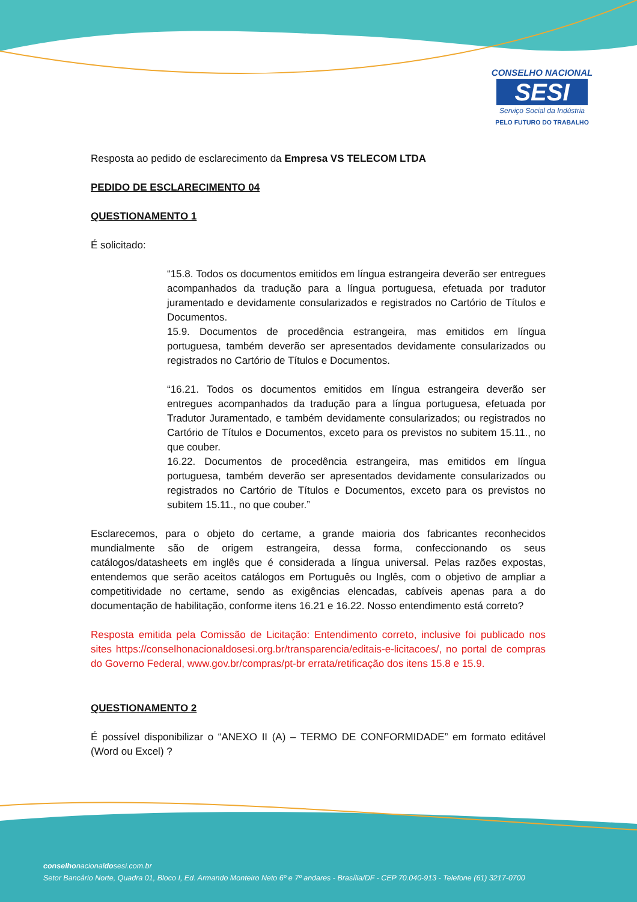CONSELHO NACIONAL
SESI
Serviço Social da Indústria
PELO FUTURO DO TRABALHO
Resposta ao pedido de esclarecimento da Empresa VS TELECOM LTDA
PEDIDO DE ESCLARECIMENTO 04
QUESTIONAMENTO 1
É solicitado:
“15.8. Todos os documentos emitidos em língua estrangeira deverão ser entregues acompanhados da tradução para a língua portuguesa, efetuada por tradutor juramentado e devidamente consularizados e registrados no Cartório de Títulos e Documentos.
15.9. Documentos de procedência estrangeira, mas emitidos em língua portuguesa, também deverão ser apresentados devidamente consularizados ou registrados no Cartório de Títulos e Documentos.
“16.21. Todos os documentos emitidos em língua estrangeira deverão ser entregues acompanhados da tradução para a língua portuguesa, efetuada por Tradutor Juramentado, e também devidamente consularizados; ou registrados no Cartório de Títulos e Documentos, exceto para os previstos no subitem 15.11., no que couber.
16.22. Documentos de procedência estrangeira, mas emitidos em língua portuguesa, também deverão ser apresentados devidamente consularizados ou registrados no Cartório de Títulos e Documentos, exceto para os previstos no subitem 15.11., no que couber.”
Esclarecemos, para o objeto do certame, a grande maioria dos fabricantes reconhecidos mundialmente são de origem estrangeira, dessa forma, confeccionando os seus catálogos/datasheets em inglês que é considerada a língua universal. Pelas razões expostas, entendemos que serão aceitos catálogos em Português ou Inglês, com o objetivo de ampliar a competitividade no certame, sendo as exigências elencadas, cabíveis apenas para a do documentação de habilitação, conforme itens 16.21 e 16.22. Nosso entendimento está correto?
Resposta emitida pela Comissão de Licitação: Entendimento correto, inclusive foi publicado nos sites https://conselhonacionaldosesi.org.br/transparencia/editais-e-licitacoes/, no portal de compras do Governo Federal, www.gov.br/compras/pt-br errata/retificação dos itens 15.8 e 15.9.
QUESTIONAMENTO 2
É possível disponibilizar o “ANEXO II (A) – TERMO DE CONFORMIDADE” em formato editável (Word ou Excel) ?
conselhonacionaldosesi.com.br
Setor Bancário Norte, Quadra 01, Bloco I, Ed. Armando Monteiro Neto 6º e 7º andares - Brasília/DF - CEP 70.040-913 - Telefone (61) 3217-0700